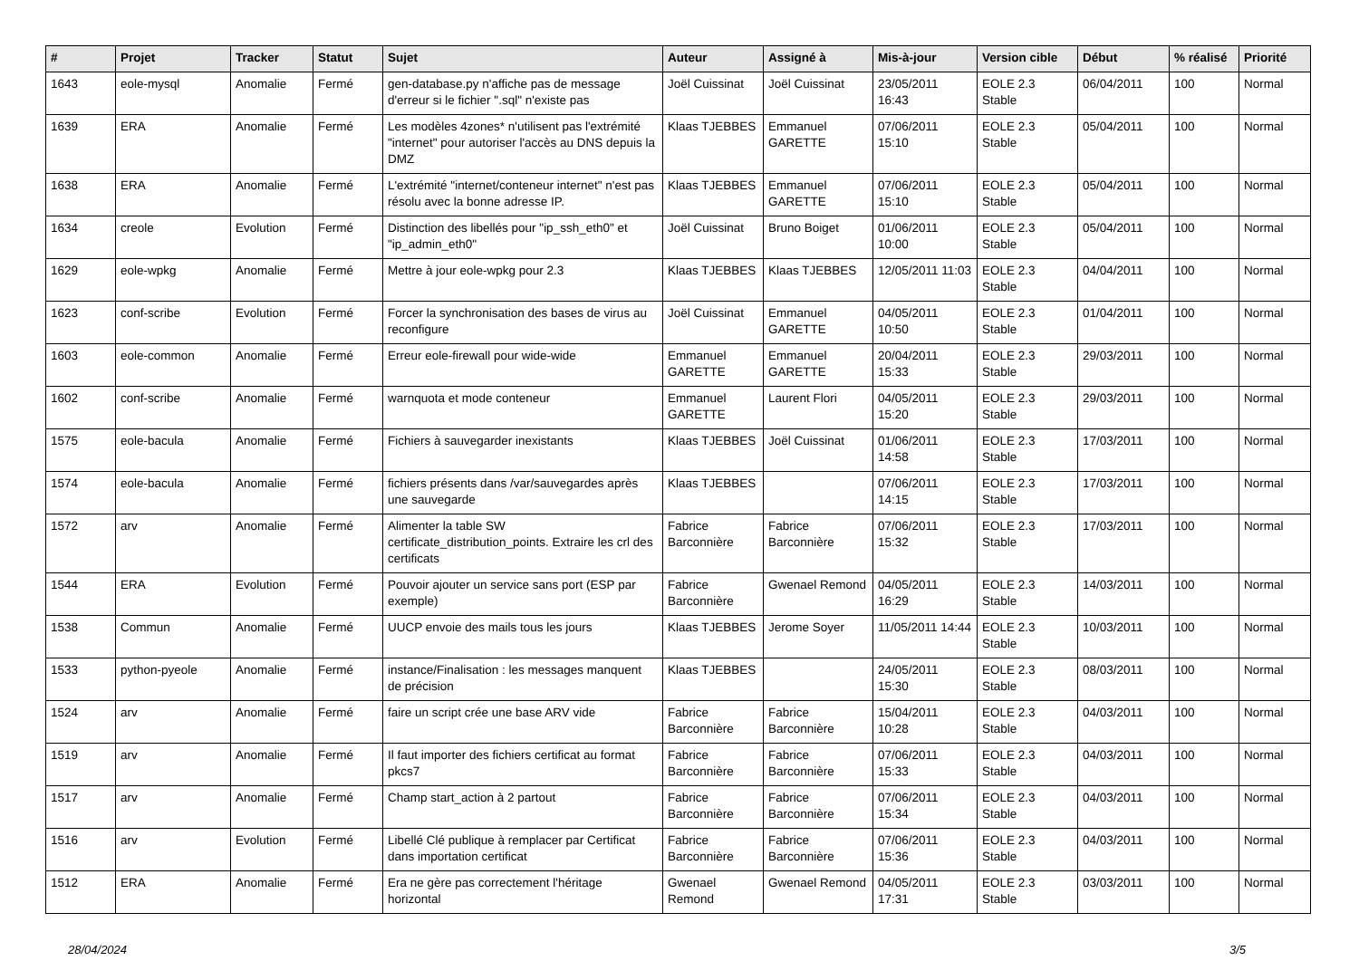| # | Projet | Tracker | Statut | Sujet | Auteur | Assigné à | Mis-à-jour | Version cible | Début | % réalisé | Priorité |
| --- | --- | --- | --- | --- | --- | --- | --- | --- | --- | --- | --- |
| 1643 | eole-mysql | Anomalie | Fermé | gen-database.py n'affiche pas de message d'erreur si le fichier ".sql" n'existe pas | Joël Cuissinat | Joël Cuissinat | 23/05/2011 16:43 | EOLE 2.3 Stable | 06/04/2011 | 100 | Normal |
| 1639 | ERA | Anomalie | Fermé | Les modèles 4zones* n'utilisent pas l'extrémité "internet" pour autoriser l'accès au DNS depuis la DMZ | Klaas TJEBBES | Emmanuel GARETTE | 07/06/2011 15:10 | EOLE 2.3 Stable | 05/04/2011 | 100 | Normal |
| 1638 | ERA | Anomalie | Fermé | L'extrémité "internet/conteneur internet" n'est pas résolu avec la bonne adresse IP. | Klaas TJEBBES | Emmanuel GARETTE | 07/06/2011 15:10 | EOLE 2.3 Stable | 05/04/2011 | 100 | Normal |
| 1634 | creole | Evolution | Fermé | Distinction des libellés pour "ip_ssh_eth0" et "ip_admin_eth0" | Joël Cuissinat | Bruno Boiget | 01/06/2011 10:00 | EOLE 2.3 Stable | 05/04/2011 | 100 | Normal |
| 1629 | eole-wpkg | Anomalie | Fermé | Mettre à jour eole-wpkg pour 2.3 | Klaas TJEBBES | Klaas TJEBBES | 12/05/2011 11:03 | EOLE 2.3 Stable | 04/04/2011 | 100 | Normal |
| 1623 | conf-scribe | Evolution | Fermé | Forcer la synchronisation des bases de virus au reconfigure | Joël Cuissinat | Emmanuel GARETTE | 04/05/2011 10:50 | EOLE 2.3 Stable | 01/04/2011 | 100 | Normal |
| 1603 | eole-common | Anomalie | Fermé | Erreur eole-firewall pour wide-wide | Emmanuel GARETTE | Emmanuel GARETTE | 20/04/2011 15:33 | EOLE 2.3 Stable | 29/03/2011 | 100 | Normal |
| 1602 | conf-scribe | Anomalie | Fermé | warnquota et mode conteneur | Emmanuel GARETTE | Laurent Flori | 04/05/2011 15:20 | EOLE 2.3 Stable | 29/03/2011 | 100 | Normal |
| 1575 | eole-bacula | Anomalie | Fermé | Fichiers à sauvegarder inexistants | Klaas TJEBBES | Joël Cuissinat | 01/06/2011 14:58 | EOLE 2.3 Stable | 17/03/2011 | 100 | Normal |
| 1574 | eole-bacula | Anomalie | Fermé | fichiers présents dans /var/sauvegardes après une sauvegarde | Klaas TJEBBES | | 07/06/2011 14:15 | EOLE 2.3 Stable | 17/03/2011 | 100 | Normal |
| 1572 | arv | Anomalie | Fermé | Alimenter la table SW certificate_distribution_points. Extraire les crl des certificats | Fabrice Barconnière | Fabrice Barconnière | 07/06/2011 15:32 | EOLE 2.3 Stable | 17/03/2011 | 100 | Normal |
| 1544 | ERA | Evolution | Fermé | Pouvoir ajouter un service sans port (ESP par exemple) | Fabrice Barconnière | Gwenael Remond | 04/05/2011 16:29 | EOLE 2.3 Stable | 14/03/2011 | 100 | Normal |
| 1538 | Commun | Anomalie | Fermé | UUCP envoie des mails tous les jours | Klaas TJEBBES | Jerome Soyer | 11/05/2011 14:44 | EOLE 2.3 Stable | 10/03/2011 | 100 | Normal |
| 1533 | python-pyeole | Anomalie | Fermé | instance/Finalisation : les messages manquent de précision | Klaas TJEBBES | | 24/05/2011 15:30 | EOLE 2.3 Stable | 08/03/2011 | 100 | Normal |
| 1524 | arv | Anomalie | Fermé | faire un script crée une base ARV vide | Fabrice Barconnière | Fabrice Barconnière | 15/04/2011 10:28 | EOLE 2.3 Stable | 04/03/2011 | 100 | Normal |
| 1519 | arv | Anomalie | Fermé | Il faut importer des fichiers certificat au format pkcs7 | Fabrice Barconnière | Fabrice Barconnière | 07/06/2011 15:33 | EOLE 2.3 Stable | 04/03/2011 | 100 | Normal |
| 1517 | arv | Anomalie | Fermé | Champ start_action à 2 partout | Fabrice Barconnière | Fabrice Barconnière | 07/06/2011 15:34 | EOLE 2.3 Stable | 04/03/2011 | 100 | Normal |
| 1516 | arv | Evolution | Fermé | Libellé Clé publique à remplacer par Certificat dans importation certificat | Fabrice Barconnière | Fabrice Barconnière | 07/06/2011 15:36 | EOLE 2.3 Stable | 04/03/2011 | 100 | Normal |
| 1512 | ERA | Anomalie | Fermé | Era ne gère pas correctement l'héritage horizontal | Gwenael Remond | Gwenael Remond | 04/05/2011 17:31 | EOLE 2.3 Stable | 03/03/2011 | 100 | Normal |
28/04/2024 3/5